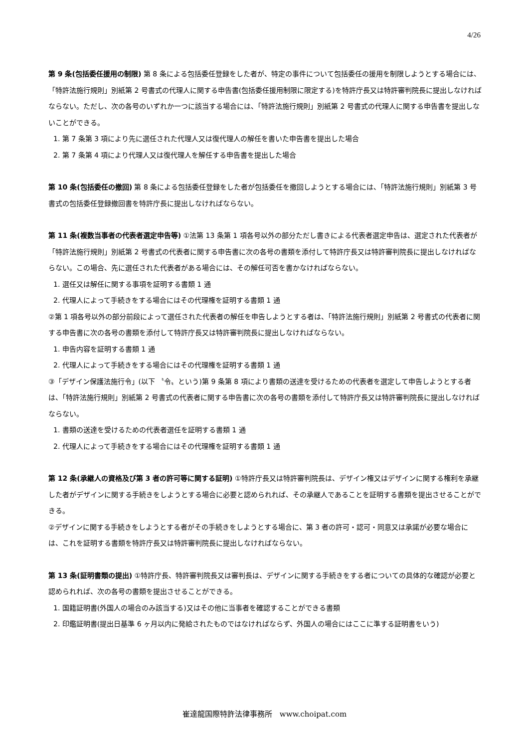4/26
第 9 条(包括委任援用の制限) 第 8 条による包括委任登録をした者が、特定の事件について包括委任の援用を制限しようとする場合には、「特許法施行規則」別紙第 2 号書式の代理人に関する申告書(包括委任援用制限に限定する)を特許庁長又は特許審判院長に提出しなければならない。ただし、次の各号のいずれか一つに該当する場合には、「特許法施行規則」別紙第 2 号書式の代理人に関する申告書を提出しないことができる。
1. 第 7 条第 3 項により先に選任された代理人又は復代理人の解任を書いた申告書を提出した場合
2. 第 7 条第 4 項により代理人又は復代理人を解任する申告書を提出した場合
第 10 条(包括委任の撤回) 第 8 条による包括委任登録をした者が包括委任を撤回しようとする場合には、「特許法施行規則」別紙第 3 号書式の包括委任登録撤回書を特許庁長に提出しなければならない。
第 11 条(複数当事者の代表者選定申告等) ①法第 13 条第 1 項各号以外の部分ただし書きによる代表者選定申告は、選定された代表者が「特許法施行規則」別紙第 2 号書式の代表者に関する申告書に次の各号の書類を添付して特許庁長又は特許審判院長に提出しなければならない。この場合、先に選任された代表者がある場合には、その解任可否を書かなければならない。
1. 選任又は解任に関する事項を証明する書類 1 通
2. 代理人によって手続きをする場合にはその代理権を証明する書類 1 通
②第 1 項各号以外の部分前段によって選任された代表者の解任を申告しようとする者は、「特許法施行規則」別紙第 2 号書式の代表者に関する申告書に次の各号の書類を添付して特許庁長又は特許審判院長に提出しなければならない。
1. 申告内容を証明する書類 1 通
2. 代理人によって手続きをする場合にはその代理権を証明する書類 1 通
③「デザイン保護法施行令」(以下 〝令〟という)第 9 条第 8 項により書類の送達を受けるための代表者を選定して申告しようとする者は、「特許法施行規則」別紙第 2 号書式の代表者に関する申告書に次の各号の書類を添付して特許庁長又は特許審判院長に提出しなければならない。
1. 書類の送達を受けるための代表者選任を証明する書類 1 通
2. 代理人によって手続きをする場合にはその代理権を証明する書類 1 通
第 12 条(承継人の資格及び第 3 者の許可等に関する証明) ①特許庁長又は特許審判院長は、デザイン権又はデザインに関する権利を承継した者がデザインに関する手続きをしようとする場合に必要と認められれば、その承継人であることを証明する書類を提出させることができる。
②デザインに関する手続きをしようとする者がその手続きをしようとする場合に、第 3 者の許可・認可・同意又は承諾が必要な場合には、これを証明する書類を特許庁長又は特許審判院長に提出しなければならない。
第 13 条(証明書類の提出) ①特許庁長、特許審判院長又は審判長は、デザインに関する手続きをする者についての具体的な確認が必要と認められれば、次の各号の書類を提出させることができる。
1. 国籍証明書(外国人の場合のみ該当する)又はその他に当事者を確認することができる書類
2. 印鑑証明書(提出日基準 6 ヶ月以内に発給されたものではなければならず、外国人の場合にはここに準する証明書をいう)
崔達龍国際特許法律事務所　www.choipat.com